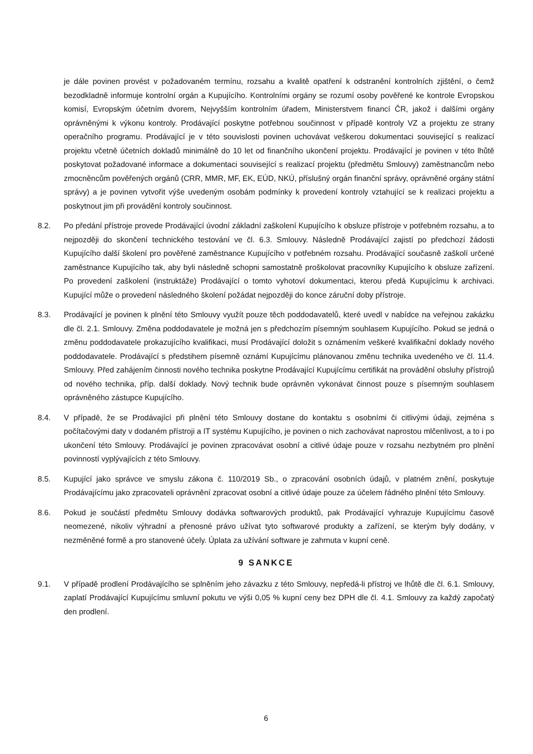je dále povinen provést v požadovaném termínu, rozsahu a kvalitě opatření k odstranění kontrolních zjištění, o čemž bezodkladně informuje kontrolní orgán a Kupujícího. Kontrolními orgány se rozumí osoby pověřené ke kontrole Evropskou komisí, Evropským účetním dvorem, Nejvyšším kontrolním úřadem, Ministerstvem financí ČR, jakož i dalšími orgány oprávněnými k výkonu kontroly. Prodávající poskytne potřebnou součinnost v případě kontroly VZ a projektu ze strany operačního programu. Prodávající je v této souvislosti povinen uchovávat veškerou dokumentaci související s realizací projektu včetně účetních dokladů minimálně do 10 let od finančního ukončení projektu. Prodávající je povinen v této lhůtě poskytovat požadované informace a dokumentaci související s realizací projektu (předmětu Smlouvy) zaměstnancům nebo zmocněncům pověřených orgánů (CRR, MMR, MF, EK, EÚD, NKÚ, příslušný orgán finanční správy, oprávněné orgány státní správy) a je povinen vytvořit výše uvedeným osobám podmínky k provedení kontroly vztahující se k realizaci projektu a poskytnout jim při provádění kontroly součinnost.
8.2. Po předání přístroje provede Prodávající úvodní základní zaškolení Kupujícího k obsluze přístroje v potřebném rozsahu, a to nejpozději do skončení technického testování ve čl. 6.3. Smlouvy. Následně Prodávající zajistí po předchozí žádosti Kupujícího další školení pro pověřené zaměstnance Kupujícího v potřebném rozsahu. Prodávající současně zaškolí určené zaměstnance Kupujícího tak, aby byli následně schopni samostatně proškolovat pracovníky Kupujícího k obsluze zařízení. Po provedení zaškolení (instruktáže) Prodávající o tomto vyhotoví dokumentaci, kterou předá Kupujícímu k archivaci. Kupující může o provedení následného školení požádat nejpozději do konce záruční doby přístroje.
8.3. Prodávající je povinen k plnění této Smlouvy využít pouze těch poddodavatelů, které uvedl v nabídce na veřejnou zakázku dle čl. 2.1. Smlouvy. Změna poddodavatele je možná jen s předchozím písemným souhlasem Kupujícího. Pokud se jedná o změnu poddodavatele prokazujícího kvalifikaci, musí Prodávající doložit s oznámením veškeré kvalifikační doklady nového poddodavatele. Prodávající s předstihem písemně oznámí Kupujícímu plánovanou změnu technika uvedeného ve čl. 11.4. Smlouvy. Před zahájením činnosti nového technika poskytne Prodávající Kupujícímu certifikát na provádění obsluhy přístrojů od nového technika, příp. další doklady. Nový technik bude oprávněn vykonávat činnost pouze s písemným souhlasem oprávněného zástupce Kupujícího.
8.4. V případě, že se Prodávající při plnění této Smlouvy dostane do kontaktu s osobními či citlivými údaji, zejména s počítačovými daty v dodaném přístroji a IT systému Kupujícího, je povinen o nich zachovávat naprostou mlčenlivost, a to i po ukončení této Smlouvy. Prodávající je povinen zpracovávat osobní a citlivé údaje pouze v rozsahu nezbytném pro plnění povinností vyplývajících z této Smlouvy.
8.5. Kupující jako správce ve smyslu zákona č. 110/2019 Sb., o zpracování osobních údajů, v platném znění, poskytuje Prodávajícímu jako zpracovateli oprávnění zpracovat osobní a citlivé údaje pouze za účelem řádného plnění této Smlouvy.
8.6. Pokud je součástí předmětu Smlouvy dodávka softwarových produktů, pak Prodávající vyhrazuje Kupujícímu časově neomezené, nikoliv výhradní a přenosné právo užívat tyto softwarové produkty a zařízení, se kterým byly dodány, v nezměněné formě a pro stanovené účely. Úplata za užívání software je zahrnuta v kupní ceně.
9 SANKCE
9.1. V případě prodlení Prodávajícího se splněním jeho závazku z této Smlouvy, nepředá-li přístroj ve lhůtě dle čl. 6.1. Smlouvy, zaplatí Prodávající Kupujícímu smluvní pokutu ve výši 0,05 % kupní ceny bez DPH dle čl. 4.1. Smlouvy za každý započatý den prodlení.
6